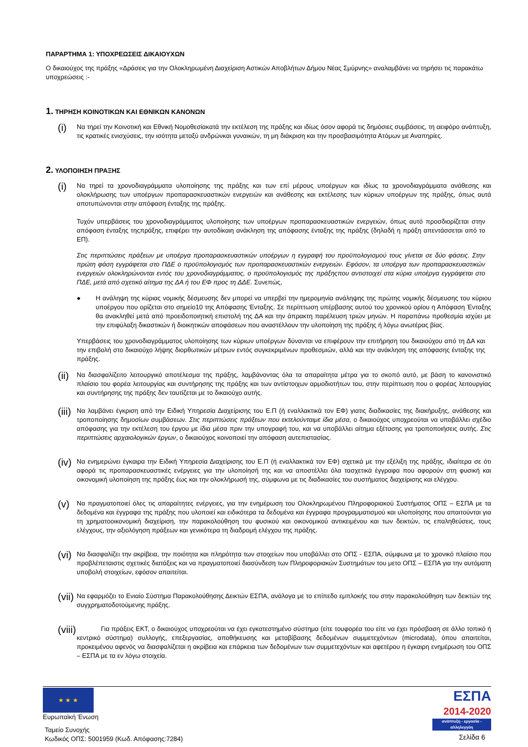ΠΑΡΑΡΤΗΜΑ 1: ΥΠΟΧΡΕΩΣΕΙΣ ΔΙΚΑΙΟΥΧΩΝ
Ο δικαιούχος της πράξης «Δράσεις για την Ολοκληρωμένη Διαχείριση Αστικών Αποβλήτων Δήμου Νέας Σμύρνης» αναλαμβάνει να τηρήσει τις παρακάτω υποχρεώσεις :-
1. ΤΗΡΗΣΗ ΚΟΙΝΟΤΙΚΩΝ ΚΑΙ ΕΘΝΙΚΩΝ ΚΑΝΟΝΩΝ
(i)
Να τηρεί την Κοινοτική και Εθνική Νομοθεσίακατά την εκτέλεση της πράξης και ιδίως όσον αφορά τις δημόσιες συμβάσεις, τη αειφόρο ανάπτυξη, τις κρατικές ενισχύσεις, την ισότητα μεταξύ ανδρώνκαι γυναικών, τη μη διάκριση και την προσβασιμότητα Ατόμων με Αναπηρίες.
2. ΥΛΟΠΟΙΗΣΗ ΠΡΑΞΗΣ
(i)
Να τηρεί τα χρονοδιαγράμματα υλοποίησης της πράξης και των επί μέρους υποέργων και ιδίως τα χρονοδιαγράμματα ανάθεσης και ολοκλήρωσης των υποέργων προπαρασκευαστικών ενεργειών και ανάθεσης και εκτέλεσης των κύριων υποέργων της πράξης, όπως αυτά αποτυπώνονται στην απόφαση ένταξης της πράξης.
Τυχόν υπερβάσεις του χρονοδιαγράμματος υλοποίησης των υποέργων προπαρασκευαστικών ενεργειών, όπως αυτό προσδιορίζεται στην απόφαση ένταξης τηςπράξης, επιφέρει την αυτοδίκαιη ανάκληση της απόφασης ένταξης της πράξης (δηλαδή η πράξη απεντάσσεται από το ΕΠ).
Στις περιπτώσεις πράξεων με υποέργα προπαρασκευαστικών υποέργων η εγγραφή του προϋπολογισμού τους γίνεται σε δύο φάσεις. Στην πρώτη φάση εγγράφεται στο ΠΔΕ ο προϋπολογισμός των προπαρασκευαστικών ενεργειών. Εφόσον, τα υποέργα των προπαρασκευαστικών ενεργειών ολοκληρώνονται εντός του χρονοδιαγράμματος, ο προϋπολογισμός της πράξηςπου αντιστοιχεί στα κύρια υποέργα εγγράφεται στο ΠΔΕ, μετά από σχετικό αίτημα της ΔΑ ή του ΕΦ προς τη ΔΔΕ. Συνεπώς,
● Η ανάληψη της κύριας νομικής δέσμευσης δεν μπορεί να υπερβεί την ημερομηνία ανάληψης της πρώτης νομικής δέσμευσης του κύριου υποέργου που ορίζεται στο σημείο10 της Απόφασης Ένταξης. Σε περίπτωση υπέρβασης αυτού του χρονικού ορίου η Απόφαση Ένταξης θα ανακληθεί μετά από προειδοποιητική επιστολή της ΔΑ και την άπρακτη παρέλευση τριών μηνών. Η παραπάνω προθεσμία ισχύει με την επιφύλαξη δικαστικών ή διοικητικών αποφάσεων που αναστέλλουν την υλοποίηση της πράξης ή λόγω ανωτέρας βίας.
Υπερβάσεις του χρονοδιαγράμματος υλοποίησης των κύριων υποέργων δύνανται να επιφέρουν την επιτήρηση του δικαιούχου από τη ΔΑ και την επιβολή στο δικαιούχο λήψης διορθωτικών μέτρων εντός συγκεκριμένων προθεσμιών, αλλά και την ανάκληση της απόφασης ένταξης της πράξης.
(ii)
Να διασφαλίζειτο λειτουργικό αποτέλεσμα της πράξης, λαμβάνοντας όλα τα απαραίτητα μέτρα για το σκοπό αυτό, με βάση το κανονιστικό πλαίσιο του φορέα λειτουργίας και συντήρησης της πράξης και των αντίστοιχων αρμοδιοτήτων του, στην περίπτωση που ο φορέας λειτουργίας και συντήρησης της πράξης δεν ταυτίζεται με το δικαιούχο αυτής.
(iii)
Να λαμβάνει έγκριση από την Ειδική Υπηρεσία Διαχείρισης του Ε.Π (ή εναλλακτικά τον ΕΦ) γιατις διαδικασίες της διακήρυξης, ανάθεσης και τροποποίησης δημοσίων συμβάσεων. Στις περιπτώσεις πράξεων που εκτελούνταιμε ίδια μέσα, ο δικαιούχος υποχρεούται να υποβάλλει σχέδιο απόφασης για την εκτέλεση του έργου με ίδια μέσα πριν την υπογραφή του, και να υποβάλλει αίτημα εξέτασης για τροποποιήσεις αυτής. Στις περιπτώσεις αρχαιολογικών έργων, ο δικαιούχος κοινοποιεί την απόφαση αυτεπιστασίας.
(iv)
Να ενημερώνει έγκαιρα την Ειδική Υπηρεσία Διαχείρισης του Ε.Π (ή εναλλακτικά τον ΕΦ) σχετικά με την εξέλιξη της πράξης, ιδιαίτερα σε ότι αφορά τις προπαρασκευαστικές ενέργειες για την υλοποίησή της και να αποστέλλει όλα τασχετικά έγγραφα που αφορούν στη φυσική και οικονομική υλοποίηση της πράξης έως και την ολοκλήρωσή της, σύμφωνα με τις διαδικασίες του συστήματος διαχείρισης και ελέγχου.
(v)
Να πραγματοποιεί όλες τις απαραίτητες ενέργειες, για την ενημέρωση του Ολοκληρωμένου Πληροφοριακού Συστήματος ΟΠΣ – ΕΣΠΑ με τα δεδομένα και έγγραφα της πράξης που υλοποιεί και ειδικότερα τα δεδομένα και έγγραφα προγραμματισμού και υλοποίησης που απαιτούνται για τη χρηματοοικονομική διαχείριση, την παρακολούθηση του φυσικού και οικονομικού αντικειμένου και των δεικτών, τις επαληθεύσεις, τους ελέγχους, την αξιολόγηση πράξεων και γενικότερα τη διαδρομή ελέγχου της πράξης.
(vi)
Να διασφαλίζει την ακρίβεια, την ποιότητα και πληρότητα των στοιχείων που υποβάλλει στο ΟΠΣ - ΕΣΠΑ, σύμφωνα με το χρονικό πλαίσιο που προβλέπεταιστις σχετικές διατάξεις και να πραγματοποιεί διασύνδεση των Πληροφοριακών Συστημάτων του μετο ΟΠΣ – ΕΣΠΑ για την αυτόματη υποβολή στοιχείων, εφόσον απαιτείται.
(vii)
Να εφαρμόζει το Ενιαίο Σύστημα Παρακολούθησης Δεικτών ΕΣΠΑ, ανάλογα με το επίπεδο εμπλοκής του στην παρακολούθηση των δεικτών της συγχρηματοδοτούμενης πράξης.
(viii)
Για πράξεις ΕΚΤ, ο δικαιούχος υποχρεούται να έχει εγκατεστημένο σύστημα (είτε τουφορέα του είτε να έχει πρόσβαση σε άλλο τοπικό ή κεντρικό σύστημα) συλλογής, επεξεργασίας, αποθήκευσης και μεταβίβασης δεδομένων συμμετεχόντων (microdata), όπου απαιτείται, προκειμένου αφενός να διασφαλίζεται η ακρίβεια και επάρκεια των δεδομένων των συμμετεχόντων και αφετέρου η έγκαιρη ενημέρωση του ΟΠΣ – ΕΣΠΑ με τα εν λόγω στοιχεία.
★ ★ ★
Ευρωπαϊκή Ένωση
Ταμείο Συνοχής
Κωδικός ΟΠΣ: 5001959 (Κωδ. Απόφασης:7284)
ΕΣΠΑ
2014-2020
ανάπτυξη - εργασία - αλληλεγγύη
Σελίδα 6